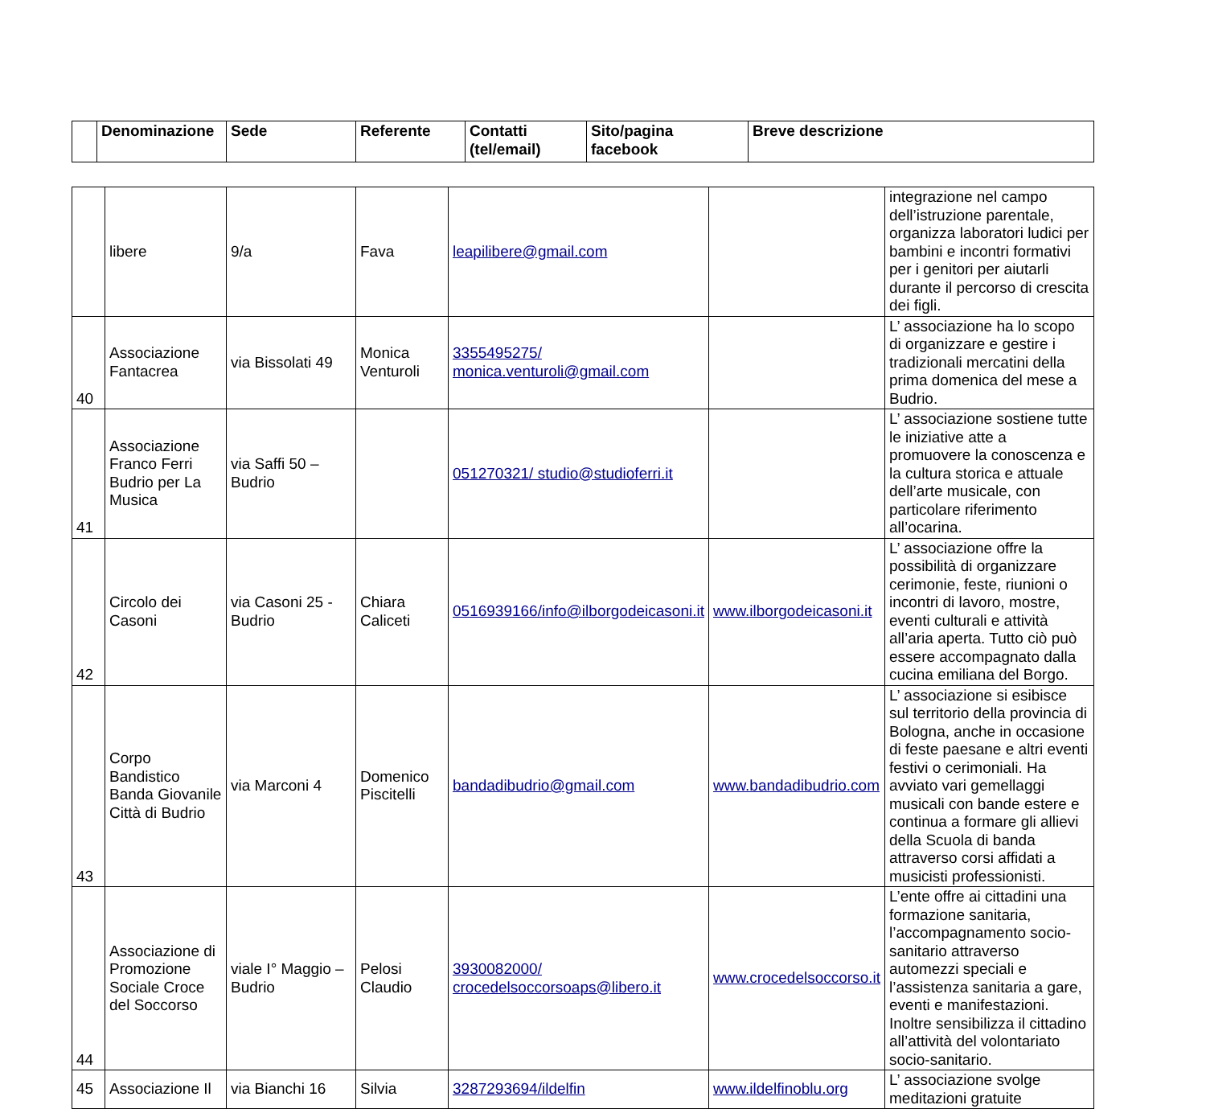| | Denominazione | Sede | Referente | Contatti (tel/email) | Sito/pagina facebook | Breve descrizione |
| --- | --- | --- | --- | --- | --- | --- |
| | libere | 9/a | Fava | leapilibere@gmail.com | | integrazione nel campo dell’istruzione parentale, organizza laboratori ludici per bambini e incontri formativi per i genitori per aiutarli durante il percorso di crescita dei figli. |
| 40 | Associazione Fantacrea | via Bissolati 49 | Monica Venturoli | 3355495275/ monica.venturoli@gmail.com | | L’ associazione ha lo scopo di organizzare e gestire i tradizionali mercatini della prima domenica del mese a Budrio. |
| 41 | Associazione Franco Ferri Budrio per La Musica | via Saffi 50 – Budrio | | 051270321/ studio@studioferri.it | | L’ associazione sostiene tutte le iniziative atte a promuovere la conoscenza e la cultura storica e attuale dell’arte musicale, con particolare riferimento all’ocarina. |
| 42 | Circolo dei Casoni | via Casoni 25 - Budrio | Chiara Caliceti | 0516939166/info@ilborgodeicasoni.it | www.ilborgodeicasoni.it | L’ associazione offre la possibilità di organizzare cerimonie, feste, riunioni o incontri di lavoro, mostre, eventi culturali e attività all’aria aperta. Tutto ciò può essere accompagnato dalla cucina emiliana del Borgo. |
| 43 | Corpo Bandistico Banda Giovanile Città di Budrio | via Marconi 4 | Domenico Piscitelli | bandadibudrio@gmail.com | www.bandadibudrio.com | L’ associazione si esibisce sul territorio della provincia di Bologna, anche in occasione di feste paesane e altri eventi festivi o cerimoniali. Ha avviato vari gemellaggi musicali con bande estere e continua a formare gli allievi della Scuola di banda attraverso corsi affidati a musicisti professionisti. |
| 44 | Associazione di Promozione Sociale Croce del Soccorso | viale I° Maggio – Budrio | Pelosi Claudio | 3930082000/ crocedelsoccorsoaps@libero.it | www.crocedelsoccorso.it | L’ente offre ai cittadini una formazione sanitaria, l’accompagnamento socio-sanitario attraverso automezzi speciali e l’assistenza sanitaria a gare, eventi e manifestazioni. Inoltre sensibilizza il cittadino all’attività del volontariato socio-sanitario. |
| 45 | Associazione Il | via Bianchi 16 | Silvia | 3287293694/ildelfin | www.ildelfinoblu.org | L’ associazione svolge meditazioni gratuite |